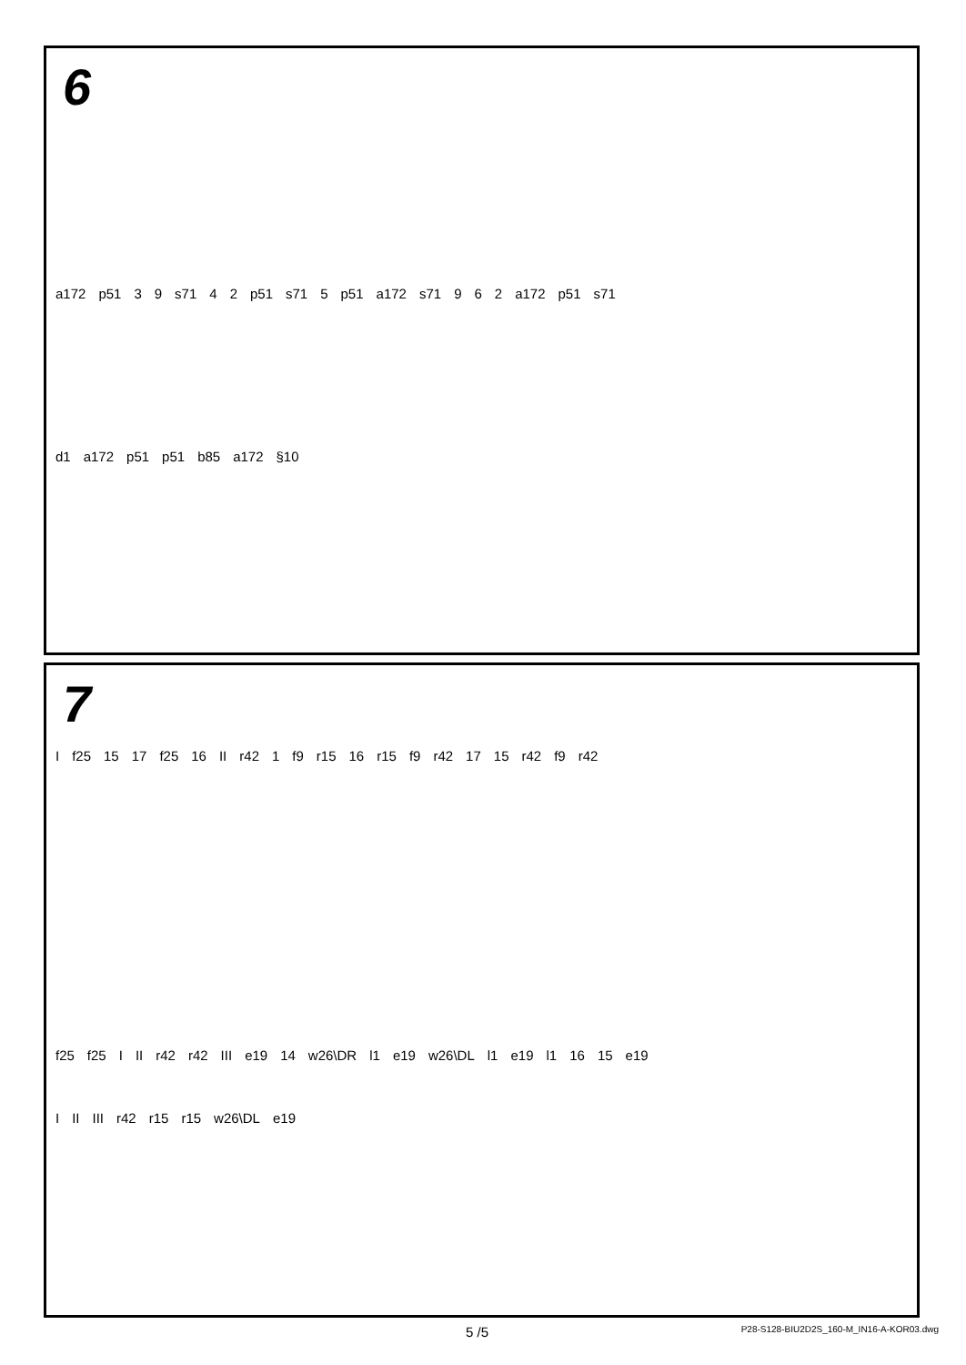6
a172 p51 3 9 s71 4 2 p51 s71 5 p51 a172 s71 9 6 2 a172 p51 s71
d1 a172 p51 p51 b85 a172 §10
7
I f25 15 17 f25 16 II r42 1 f9 r15 16 r15 f9 r42 17 15 r42 f9 r42
f25 f25 I II r42 r42 III e19 14 w26\DR l1 e19 w26\DL l1 e19 l1 16 15 e19
I II III r42 r15 r15 w26\DL e19
5 /5 P28-S128-BIU2D2S_160-M_IN16-A-KOR03.dwg